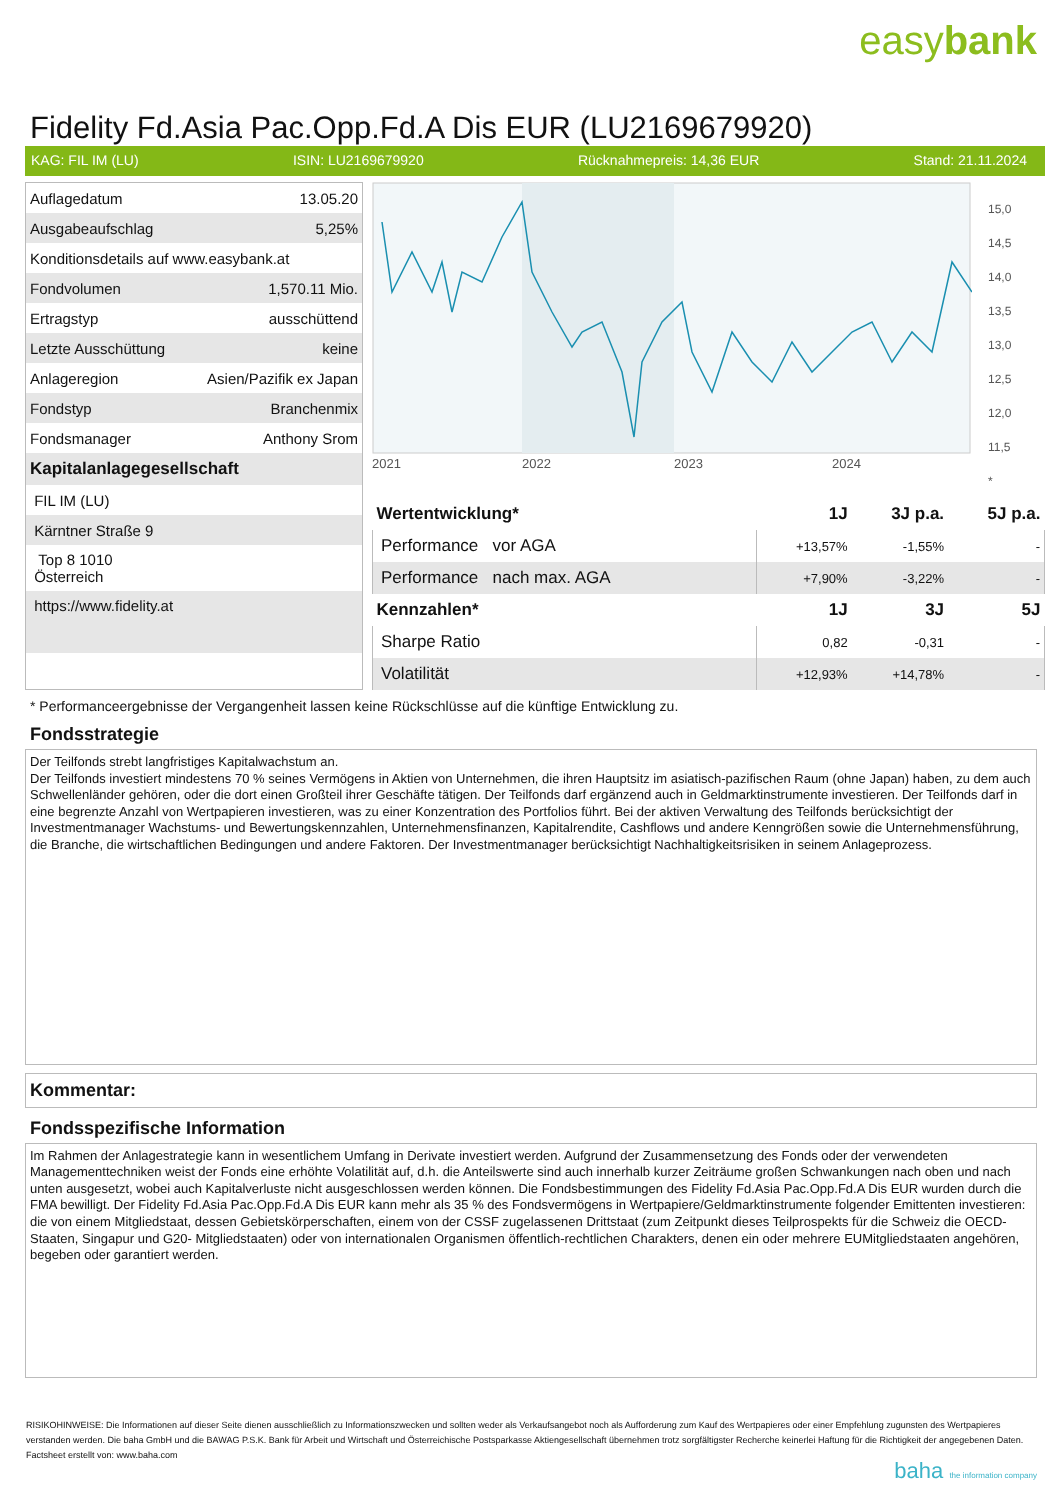easybank
Fidelity Fd.Asia Pac.Opp.Fd.A Dis EUR (LU2169679920)
KAG: FIL IM (LU) ISIN: LU2169679920 Rücknahmepreis: 14,36 EUR Stand: 21.11.2024
| Auflagedatum | 13.05.20 |
| Ausgabeaufschlag | 5,25% |
| Konditionsdetails auf www.easybank.at | |
| Fondvolumen | 1,570.11 Mio. |
| Ertragstyp | ausschüttend |
| Letzte Ausschüttung | keine |
| Anlageregion | Asien/Pazifik ex Japan |
| Fondstyp | Branchenmix |
| Fondsmanager | Anthony Srom |
| Kapitalanlagegesellschaft | |
| FIL IM (LU) | |
| Kärntner Straße 9 | |
| Top 8 1010 Österreich | |
| https://www.fidelity.at | |
2021
2022
2023
2024
15,0
14,5
14,0
13,5
13,0
12,5
12,0
11,5
*
| Wertentwicklung* | 1J | 3J p.a. | 5J p.a. |
| --- | --- | --- | --- |
| Performance vor AGA | +13,57% | -1,55% | - |
| Performance nach max. AGA | +7,90% | -3,22% | - |
| Kennzahlen* | 1J | 3J | 5J |
| Sharpe Ratio | 0,82 | -0,31 | - |
| Volatilität | +12,93% | +14,78% | - |
* Performanceergebnisse der Vergangenheit lassen keine Rückschlüsse auf die künftige Entwicklung zu.
Fondsstrategie
Der Teilfonds strebt langfristiges Kapitalwachstum an.
Der Teilfonds investiert mindestens 70 % seines Vermögens in Aktien von Unternehmen, die ihren Hauptsitz im asiatisch-pazifischen Raum (ohne Japan) haben, zu dem auch Schwellenländer gehören, oder die dort einen Großteil ihrer Geschäfte tätigen. Der Teilfonds darf ergänzend auch in Geldmarktinstrumente investieren. Der Teilfonds darf in eine begrenzte Anzahl von Wertpapieren investieren, was zu einer Konzentration des Portfolios führt. Bei der aktiven Verwaltung des Teilfonds berücksichtigt der Investmentmanager Wachstums- und Bewertungskennzahlen, Unternehmensfinanzen, Kapitalrendite, Cashflows und andere Kenngrößen sowie die Unternehmensführung, die Branche, die wirtschaftlichen Bedingungen und andere Faktoren. Der Investmentmanager berücksichtigt Nachhaltigkeitsrisiken in seinem Anlageprozess.
Kommentar:
Fondsspezifische Information
Im Rahmen der Anlagestrategie kann in wesentlichem Umfang in Derivate investiert werden. Aufgrund der Zusammensetzung des Fonds oder der verwendeten Managementtechniken weist der Fonds eine erhöhte Volatilität auf, d.h. die Anteilswerte sind auch innerhalb kurzer Zeiträume großen Schwankungen nach oben und nach unten ausgesetzt, wobei auch Kapitalverluste nicht ausgeschlossen werden können. Die Fondsbestimmungen des Fidelity Fd.Asia Pac.Opp.Fd.A Dis EUR wurden durch die FMA bewilligt. Der Fidelity Fd.Asia Pac.Opp.Fd.A Dis EUR kann mehr als 35 % des Fondsvermögens in Wertpapiere/Geldmarktinstrumente folgender Emittenten investieren: die von einem Mitgliedstaat, dessen Gebietskörperschaften, einem von der CSSF zugelassenen Drittstaat (zum Zeitpunkt dieses Teilprospekts für die Schweiz die OECD-Staaten, Singapur und G20- Mitgliedstaaten) oder von internationalen Organismen öffentlich-rechtlichen Charakters, denen ein oder mehrere EUMitgliedstaaten angehören, begeben oder garantiert werden.
RISIKOHINWEISE: Die Informationen auf dieser Seite dienen ausschließlich zu Informationszwecken und sollten weder als Verkaufsangebot noch als Aufforderung zum Kauf des Wertpapieres oder einer Empfehlung zugunsten des Wertpapieres verstanden werden. Die baha GmbH und die BAWAG P.S.K. Bank für Arbeit und Wirtschaft und Österreichische Postsparkasse Aktiengesellschaft übernehmen trotz sorgfältigster Recherche keinerlei Haftung für die Richtigkeit der angegebenen Daten.
Factsheet erstellt von: www.baha.com
baha the information company